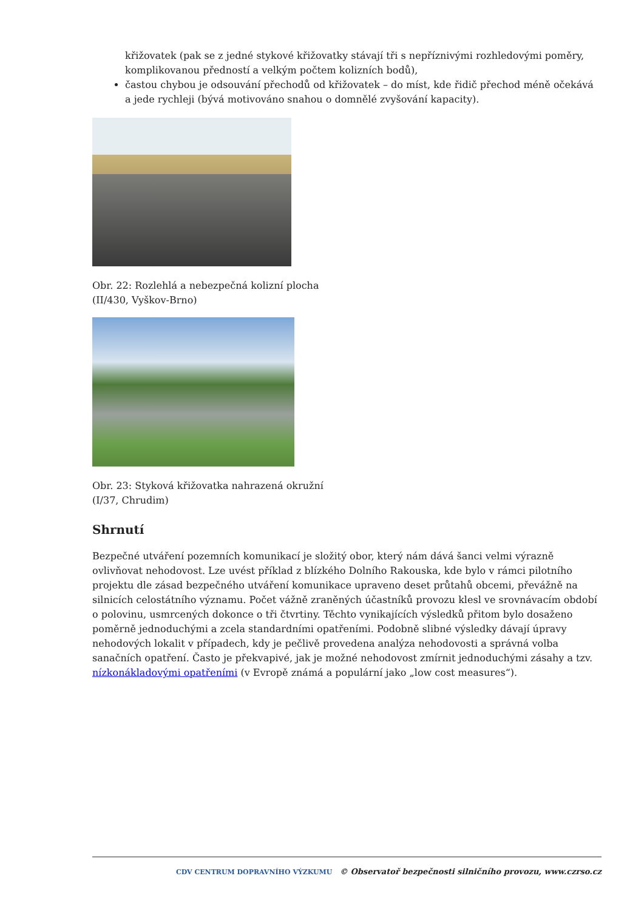křižovatek (pak se z jedné stykové křižovatky stávají tři s nepříznivými rozhledovými poměry, komplikovanou předností a velkým počtem kolizních bodů),
častou chybou je odsouvání přechodů od křižovatek – do míst, kde řidič přechod méně očekává a jede rychleji (bývá motivováno snahou o domnělé zvyšování kapacity).
Obr. 22: Rozlehlá a nebezpečná kolizní plocha
(II/430, Vyškov-Brno)
Obr. 23: Styková křižovatka nahrazená okružní
(I/37, Chrudim)
Shrnutí
Bezpečné utváření pozemních komunikací je složitý obor, který nám dává šanci velmi výrazně ovlivňovat nehodovost. Lze uvést příklad z blízkého Dolního Rakouska, kde bylo v rámci pilotního projektu dle zásad bezpečného utváření komunikace upraveno deset průtahů obcemi, převážně na silnicích celostátního významu. Počet vážně zraněných účastníků provozu klesl ve srovnávacím období o polovinu, usmrcených dokonce o tři čtvrtiny. Těchto vynikajících výsledků přitom bylo dosaženo poměrně jednoduchými a zcela standardními opatřeními. Podobně slibné výsledky dávají úpravy nehodových lokalit v případech, kdy je pečlivě provedena analýza nehodovosti a správná volba sanačních opatření. Často je překvapivé, jak je možné nehodovost zmírnit jednoduchými zásahy a tzv. nízkonákladovými opatřeními (v Evropě známá a populární jako „low cost measures“).
CDV CENTRUM DOPRAVNÍHO VÝZKUMU © Observatoř bezpečnosti silničního provozu, www.czrso.cz